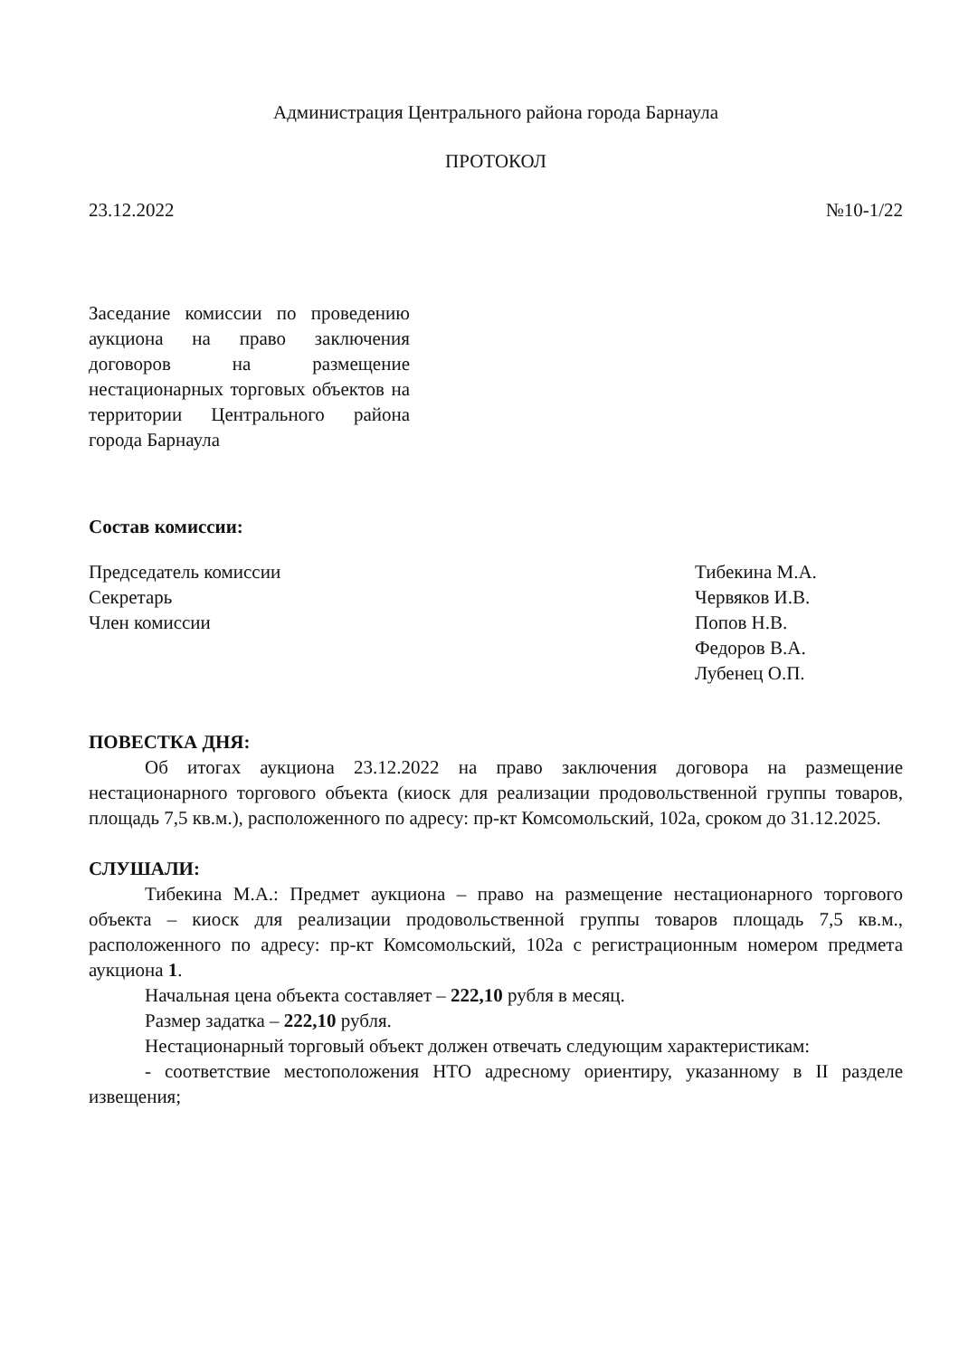Администрация Центрального района города Барнаула
ПРОТОКОЛ
23.12.2022 №10-1/22
Заседание комиссии по проведению аукциона на право заключения договоров на размещение нестационарных торговых объектов на территории Центрального района города Барнаула
Состав комиссии:
Председатель комиссии
Секретарь
Член комиссии
Тибекина М.А.
Червяков И.В.
Попов Н.В.
Федоров В.А.
Лубенец О.П.
ПОВЕСТКА ДНЯ:
Об итогах аукциона 23.12.2022 на право заключения договора на размещение нестационарного торгового объекта (киоск для реализации продовольственной группы товаров, площадь 7,5 кв.м.), расположенного по адресу: пр-кт Комсомольский, 102а, сроком до 31.12.2025.
СЛУШАЛИ:
Тибекина М.А.: Предмет аукциона – право на размещение нестационарного торгового объекта – киоск для реализации продовольственной группы товаров площадь 7,5 кв.м., расположенного по адресу: пр-кт Комсомольский, 102а с регистрационным номером предмета аукциона 1.
Начальная цена объекта составляет – 222,10 рубля в месяц.
Размер задатка – 222,10 рубля.
Нестационарный торговый объект должен отвечать следующим характеристикам:
- соответствие местоположения НТО адресному ориентиру, указанному в II разделе извещения;